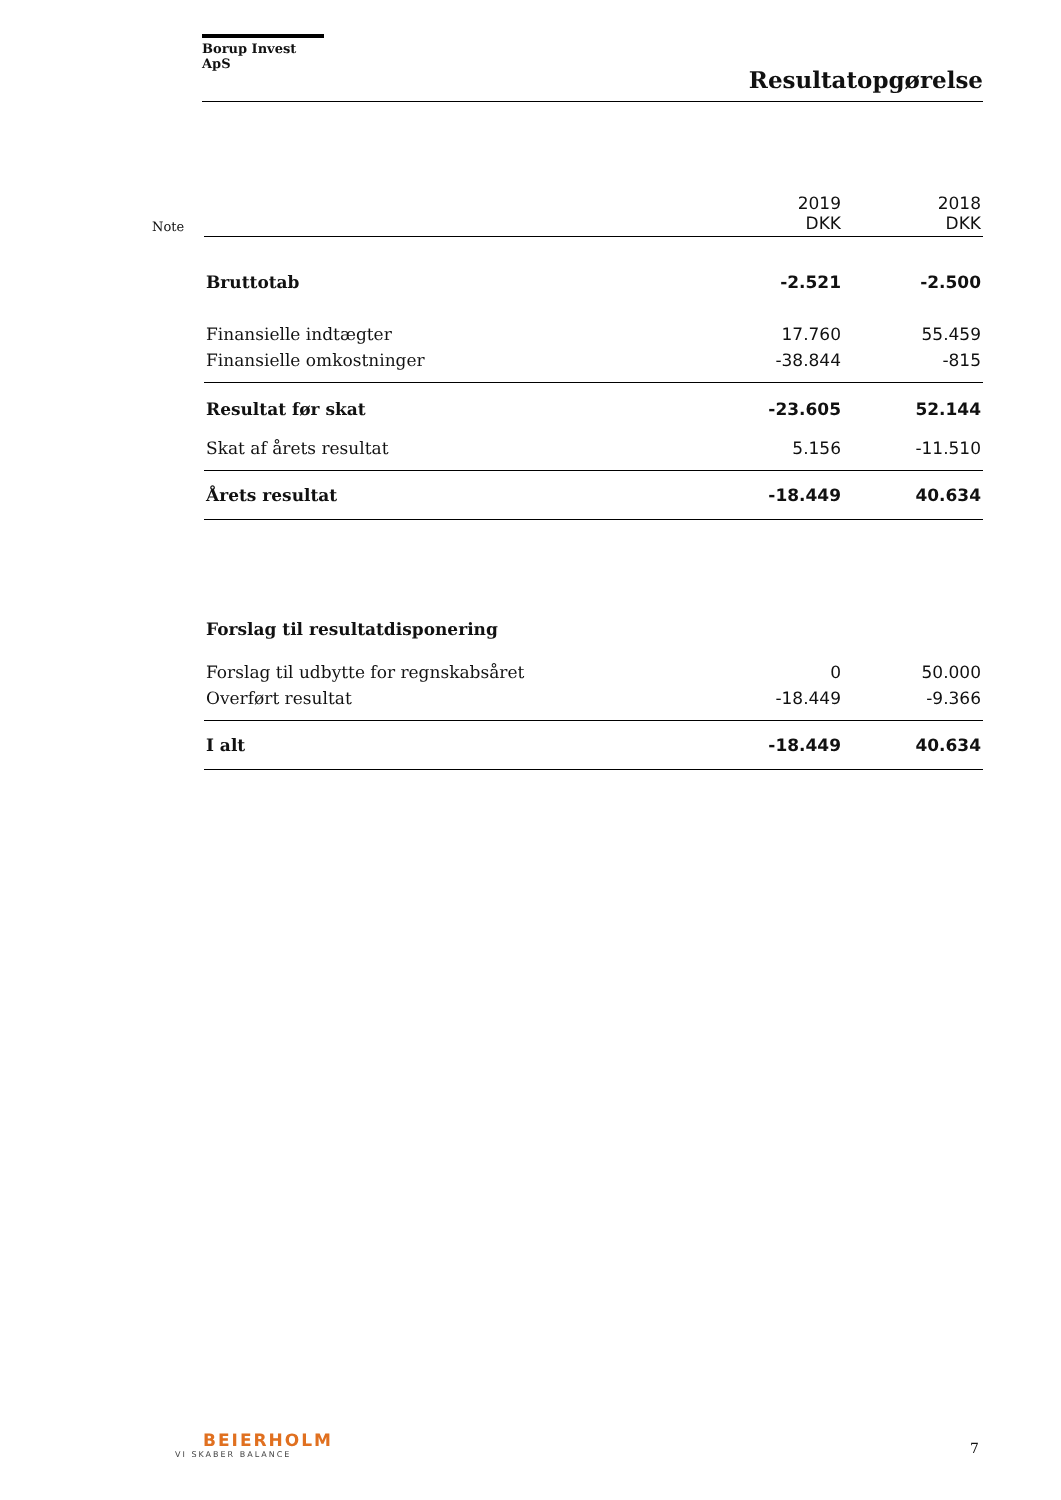Borup Invest ApS
Resultatopgørelse
| Note | | 2019 DKK | 2018 DKK |
| --- | --- | --- | --- |
| | Bruttotab | -2.521 | -2.500 |
| | Finansielle indtægter | 17.760 | 55.459 |
| | Finansielle omkostninger | -38.844 | -815 |
| | Resultat før skat | -23.605 | 52.144 |
| | Skat af årets resultat | 5.156 | -11.510 |
| | Årets resultat | -18.449 | 40.634 |
| | Forslag til resultatdisponering | | |
| | Forslag til udbytte for regnskabsåret | 0 | 50.000 |
| | Overført resultat | -18.449 | -9.366 |
| | I alt | -18.449 | 40.634 |
BEIERHOLM
VI SKABER BALANCE
7